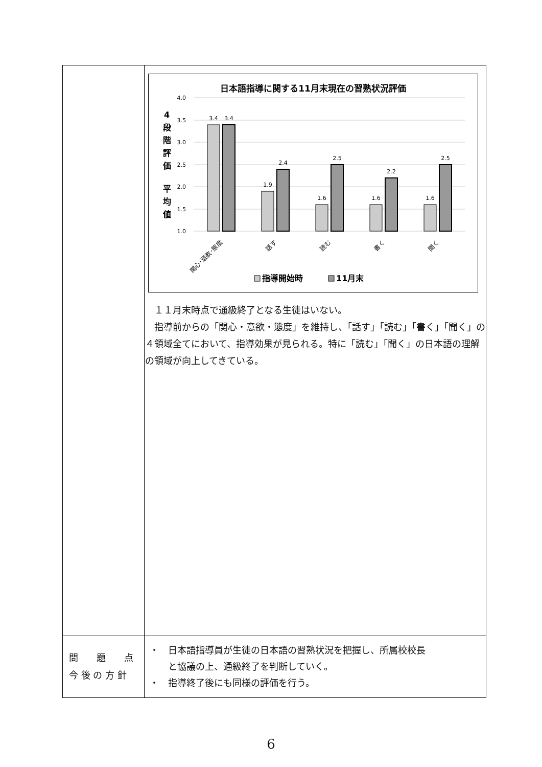| | 日本語指導に関する11月末現在の習熟状況評価 4.0 3.5 3.0 2.5 2.0 1.5 1.0 4 段 階 評 価 平 均 値 3.4 3.4 1.9 2.4 1.6 2.5 1.6 2.2 1.6 2.5 関心･意欲･態度 話す 読む 書く 聞く 指導開始時 11月末 １１月末時点で通級終了となる生徒はいない。 指導前からの「関心・意欲・態度」を維持し、「話す」「読む」「書く」「聞く」の４領域全てにおいて、指導効果が見られる。特に「読む」「聞く」の日本語の理解の領域が向上してきている。 |
| 問 題 点 今 後 の 方 針 | ・ 日本語指導員が生徒の日本語の習熟状況を把握し、所属校校長 と協議の上、通級終了を判断していく。 ・ 指導終了後にも同様の評価を行う。 |
6